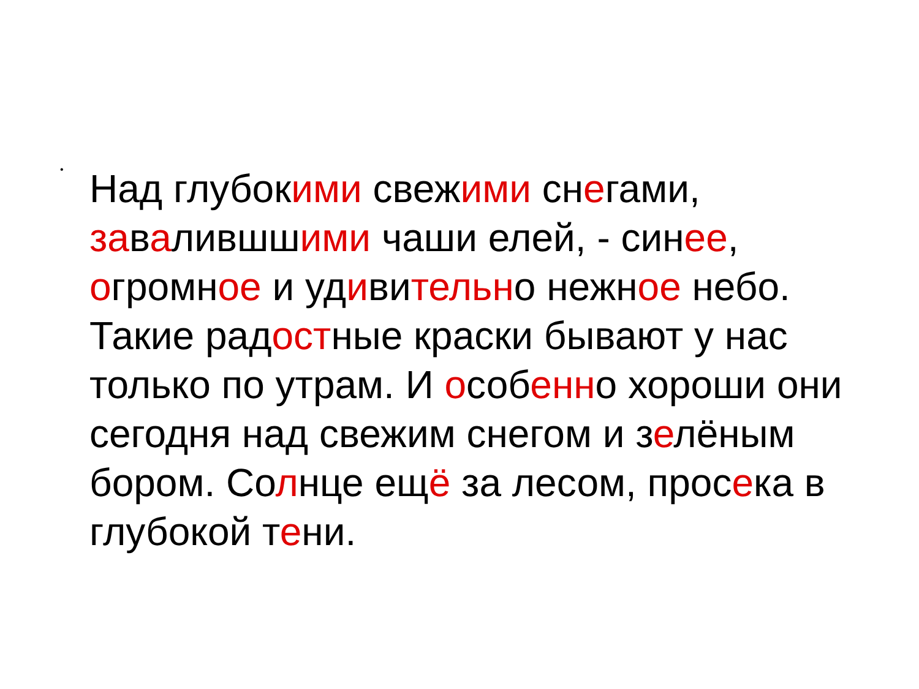•
Над глубокими свежими снегами, завалившшими чаши елей, - синее, огромное и удивительно нежное небо. Такие радостные краски бывают у нас только по утрам. И особенно хороши они сегодня над свежим снегом и зелёным бором. Солнце ещё за лесом, просека в глубокой тени.